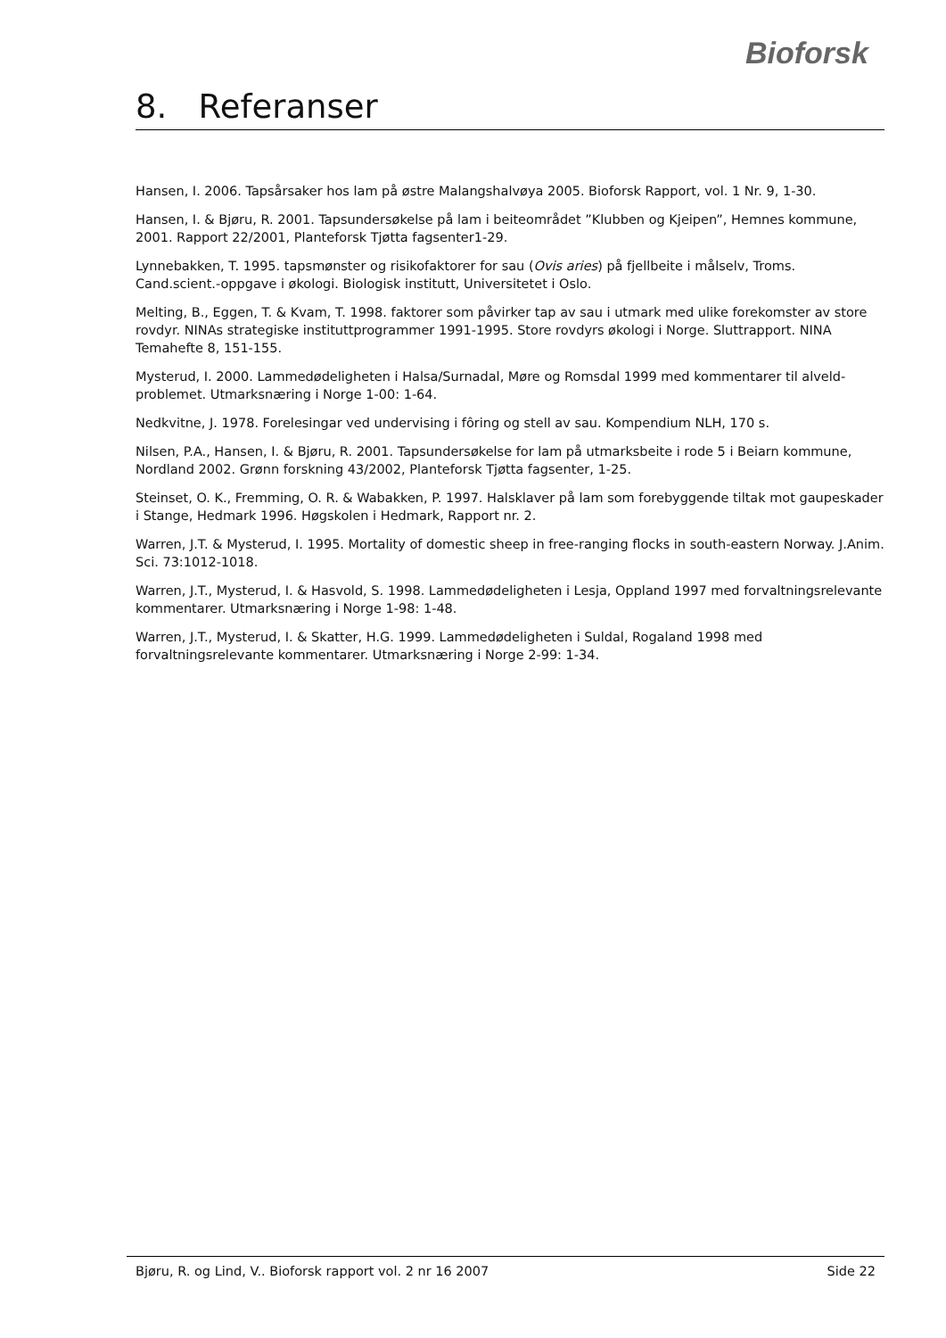Bioforsk
8. Referanser
Hansen, I. 2006. Tapsårsaker hos lam på østre Malangshalvøya 2005. Bioforsk Rapport, vol. 1 Nr. 9, 1-30.
Hansen, I. & Bjøru, R. 2001. Tapsundersøkelse på lam i beiteområdet ”Klubben og Kjeipen”, Hemnes kommune, 2001. Rapport 22/2001, Planteforsk Tjøtta fagsenter1-29.
Lynnebakken, T. 1995. tapsmønster og risikofaktorer for sau (Ovis aries) på fjellbeite i målselv, Troms. Cand.scient.-oppgave i økologi. Biologisk institutt, Universitetet i Oslo.
Melting, B., Eggen, T. & Kvam, T. 1998. faktorer som påvirker tap av sau i utmark med ulike forekomster av store rovdyr. NINAs strategiske instituttprogrammer 1991-1995. Store rovdyrs økologi i Norge. Sluttrapport. NINA Temahefte 8, 151-155.
Mysterud, I. 2000. Lammedødeligheten i Halsa/Surnadal, Møre og Romsdal 1999 med kommentarer til alveld-problemet. Utmarksnæring i Norge 1-00: 1-64.
Nedkvitne, J. 1978. Forelesingar ved undervising i fôring og stell av sau. Kompendium NLH, 170 s.
Nilsen, P.A., Hansen, I. & Bjøru, R. 2001. Tapsundersøkelse for lam på utmarksbeite i rode 5 i Beiarn kommune, Nordland 2002. Grønn forskning 43/2002, Planteforsk Tjøtta fagsenter, 1-25.
Steinset, O. K., Fremming, O. R. & Wabakken, P. 1997. Halsklaver på lam som forebyggende tiltak mot gaupeskader i Stange, Hedmark 1996. Høgskolen i Hedmark, Rapport nr. 2.
Warren, J.T. & Mysterud, I. 1995. Mortality of domestic sheep in free-ranging flocks in south-eastern Norway. J.Anim. Sci. 73:1012-1018.
Warren, J.T., Mysterud, I. & Hasvold, S. 1998. Lammedødeligheten i Lesja, Oppland 1997 med forvaltningsrelevante kommentarer. Utmarksnæring i Norge 1-98: 1-48.
Warren, J.T., Mysterud, I. & Skatter, H.G. 1999. Lammedødeligheten i Suldal, Rogaland 1998 med forvaltningsrelevante kommentarer. Utmarksnæring i Norge 2-99: 1-34.
Bjøru, R. og Lind, V.. Bioforsk rapport vol. 2 nr 16 2007 Side 22